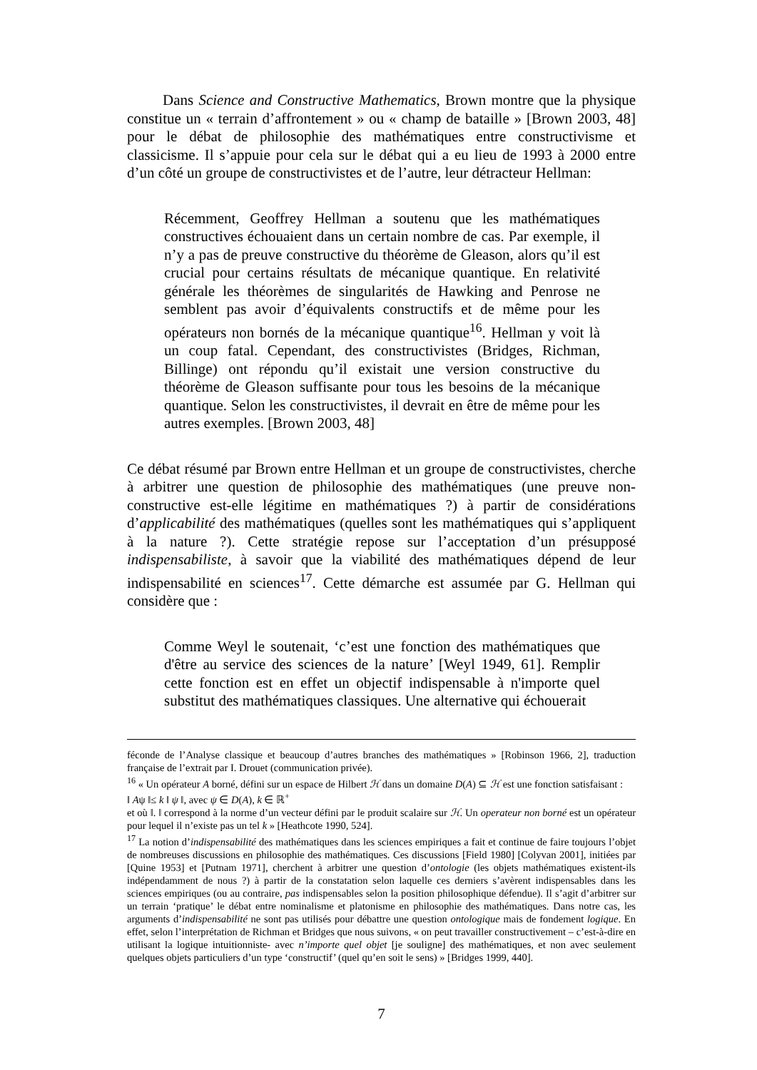Dans Science and Constructive Mathematics, Brown montre que la physique constitue un « terrain d’affrontement » ou « champ de bataille » [Brown 2003, 48] pour le débat de philosophie des mathématiques entre constructivisme et classicisme. Il s’appuie pour cela sur le débat qui a eu lieu de 1993 à 2000 entre d’un côté un groupe de constructivistes et de l’autre, leur détracteur Hellman:
Récemment, Geoffrey Hellman a soutenu que les mathématiques constructives échouaient dans un certain nombre de cas. Par exemple, il n’y a pas de preuve constructive du théorème de Gleason, alors qu’il est crucial pour certains résultats de mécanique quantique. En relativité générale les théorèmes de singularités de Hawking and Penrose ne semblent pas avoir d’équivalents constructifs et de même pour les opérateurs non bornés de la mécanique quantique<sup>16</sup>. Hellman y voit là un coup fatal. Cependant, des constructivistes (Bridges, Richman, Billinge) ont répondu qu’il existait une version constructive du théorème de Gleason suffisante pour tous les besoins de la mécanique quantique. Selon les constructivistes, il devrait en être de même pour les autres exemples. [Brown 2003, 48]
Ce débat résumé par Brown entre Hellman et un groupe de constructivistes, cherche à arbitrer une question de philosophie des mathématiques (une preuve non-constructive est-elle légitime en mathématiques ?) à partir de considérations d’applicabilité des mathématiques (quelles sont les mathématiques qui s’appliquent à la nature ?). Cette stratégie repose sur l’acceptation d’un présupposé indispensabiliste, à savoir que la viabilité des mathématiques dépend de leur indispensabilité en sciences<sup>17</sup>. Cette démarche est assumée par G. Hellman qui considère que :
Comme Weyl le soutenait, ‘c’est une fonction des mathématiques que d'être au service des sciences de la nature’ [Weyl 1949, 61]. Remplir cette fonction est en effet un objectif indispensable à n'importe quel substitut des mathématiques classiques. Une alternative qui échouerait
féconde de l’Analyse classique et beaucoup d’autres branches des mathématiques » [Robinson 1966, 2], traduction française de l’extrait par I. Drouet (communication privée).
<sup>16</sup> « Un opérateur A borné, défini sur un espace de Hilbert ℋ dans un domaine D(A) ⊆ ℋ est une fonction satisfaisant :
‖ Aψ ‖≤ k ‖ ψ ‖, avec ψ ∈ D(A), k ∈ ℝ<sup>+</sup>
et où ‖. ‖ correspond à la norme d’un vecteur défini par le produit scalaire sur ℋ. Un operateur non borné est un opérateur pour lequel il n’existe pas un tel k » [Heathcote 1990, 524].
<sup>17</sup> La notion d’indispensabilité des mathématiques dans les sciences empiriques a fait et continue de faire toujours l’objet de nombreuses discussions en philosophie des mathématiques. Ces discussions [Field 1980] [Colyvan 2001], initiées par [Quine 1953] et [Putnam 1971], cherchent à arbitrer une question d’ontologie (les objets mathématiques existent-ils indépendamment de nous ?) à partir de la constatation selon laquelle ces derniers s’avèrent indispensables dans les sciences empiriques (ou au contraire, pas indispensables selon la position philosophique défendue). Il s’agit d’arbitrer sur un terrain ‘pratique’ le débat entre nominalisme et platonisme en philosophie des mathématiques. Dans notre cas, les arguments d’indispensabilité ne sont pas utilisés pour débattre une question ontologique mais de fondement logique. En effet, selon l’interprétation de Richman et Bridges que nous suivons, « on peut travailler constructivement – c’est-à-dire en utilisant la logique intuitionniste- avec n’importe quel objet [je souligne] des mathématiques, et non avec seulement quelques objets particuliers d’un type ‘constructif’ (quel qu’en soit le sens) » [Bridges 1999, 440].
7